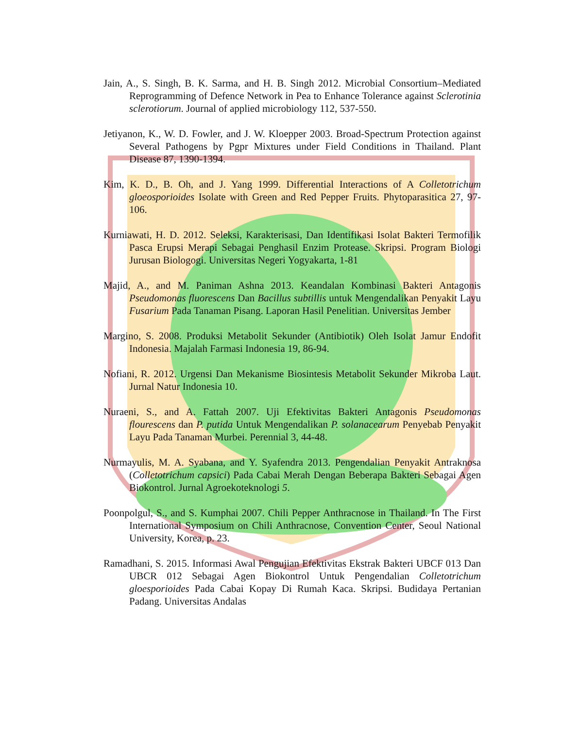Jain, A., S. Singh, B. K. Sarma, and H. B. Singh 2012. Microbial Consortium–Mediated Reprogramming of Defence Network in Pea to Enhance Tolerance against Sclerotinia sclerotiorum. Journal of applied microbiology 112, 537-550.
Jetiyanon, K., W. D. Fowler, and J. W. Kloepper 2003. Broad-Spectrum Protection against Several Pathogens by Pgpr Mixtures under Field Conditions in Thailand. Plant Disease 87, 1390-1394.
Kim, K. D., B. Oh, and J. Yang 1999. Differential Interactions of A Colletotrichum gloeosporioides Isolate with Green and Red Pepper Fruits. Phytoparasitica 27, 97-106.
Kurniawati, H. D. 2012. Seleksi, Karakterisasi, Dan Identifikasi Isolat Bakteri Termofilik Pasca Erupsi Merapi Sebagai Penghasil Enzim Protease. Skripsi. Program Biologi Jurusan Biologogi. Universitas Negeri Yogyakarta, 1-81
Majid, A., and M. Paniman Ashna 2013. Keandalan Kombinasi Bakteri Antagonis Pseudomonas fluorescens Dan Bacillus subtillis untuk Mengendalikan Penyakit Layu Fusarium Pada Tanaman Pisang. Laporan Hasil Penelitian. Universitas Jember
Margino, S. 2008. Produksi Metabolit Sekunder (Antibiotik) Oleh Isolat Jamur Endofit Indonesia. Majalah Farmasi Indonesia 19, 86-94.
Nofiani, R. 2012. Urgensi Dan Mekanisme Biosintesis Metabolit Sekunder Mikroba Laut. Jurnal Natur Indonesia 10.
Nuraeni, S., and A. Fattah 2007. Uji Efektivitas Bakteri Antagonis Pseudomonas flourescens dan P. putida Untuk Mengendalikan P. solanacearum Penyebab Penyakit Layu Pada Tanaman Murbei. Perennial 3, 44-48.
Nurmayulis, M. A. Syabana, and Y. Syafendra 2013. Pengendalian Penyakit Antraknosa (Colletotrichum capsici) Pada Cabai Merah Dengan Beberapa Bakteri Sebagai Agen Biokontrol. Jurnal Agroekoteknologi 5.
Poonpolgul, S., and S. Kumphai 2007. Chili Pepper Anthracnose in Thailand. In The First International Symposium on Chili Anthracnose, Convention Center, Seoul National University, Korea, p. 23.
Ramadhani, S. 2015. Informasi Awal Pengujian Efektivitas Ekstrak Bakteri UBCF 013 Dan UBCR 012 Sebagai Agen Biokontrol Untuk Pengendalian Colletotrichum gloesporioides Pada Cabai Kopay Di Rumah Kaca. Skripsi. Budidaya Pertanian Padang. Universitas Andalas